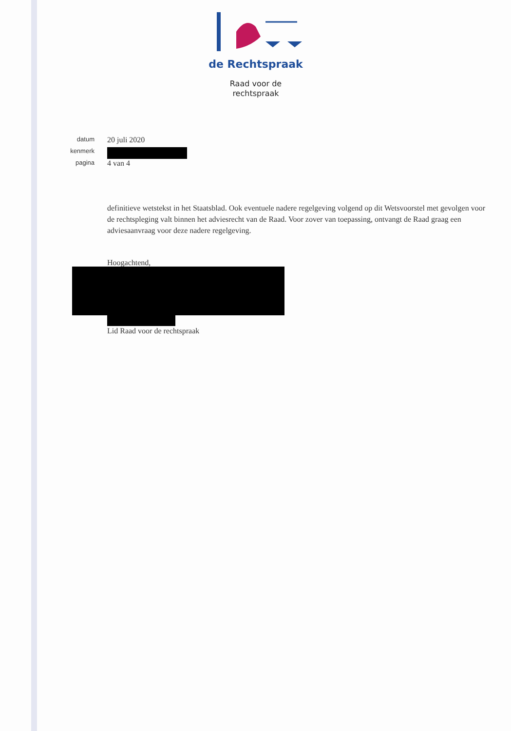de Rechtspraak
Raad voor de
rechtspraak
datum 20 juli 2020
kenmerk
pagina 4 van 4
definitieve wetstekst in het Staatsblad. Ook eventuele nadere regelgeving volgend op dit Wetsvoorstel met gevolgen voor de rechtspleging valt binnen het adviesrecht van de Raad. Voor zover van toepassing, ontvangt de Raad graag een adviesaanvraag voor deze nadere regelgeving.
Hoogachtend,
Lid Raad voor de rechtspraak